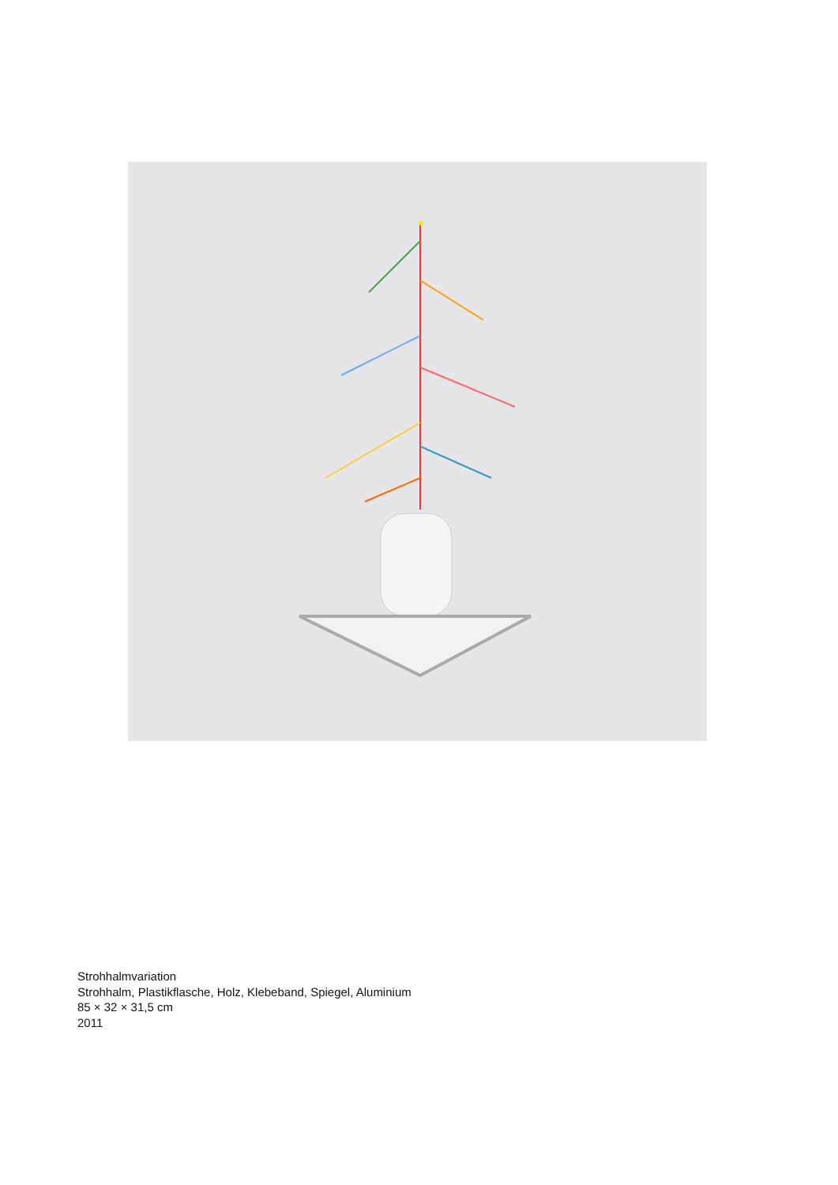Strohhalmvariation
Strohhalm, Plastikflasche, Holz, Klebeband, Spiegel, Aluminium
85 × 32 × 31,5 cm
2011